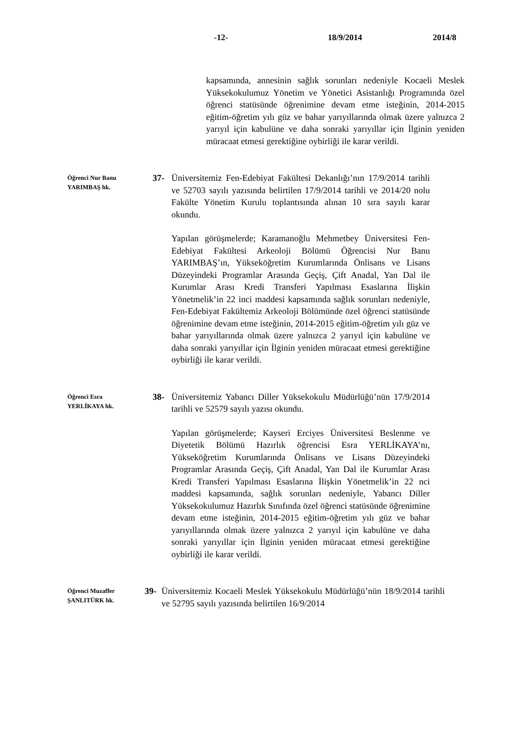-12- 18/9/2014 2014/8
kapsamında, annesinin sağlık sorunları nedeniyle Kocaeli Meslek Yüksekokulumuz Yönetim ve Yönetici Asistanlığı Programında özel öğrenci statüsünde öğrenimine devam etme isteğinin, 2014-2015 eğitim-öğretim yılı güz ve bahar yarıyıllarında olmak üzere yalnızca 2 yarıyıl için kabulüne ve daha sonraki yarıyıllar için İlginin yeniden müracaat etmesi gerektiğine oybirliği ile karar verildi.
Öğrenci Nur Banu YARIMBAŞ hk.
37- Üniversitemiz Fen-Edebiyat Fakültesi Dekanlığı’nın 17/9/2014 tarihli ve 52703 sayılı yazısında belirtilen 17/9/2014 tarihli ve 2014/20 nolu Fakülte Yönetim Kurulu toplantısında alınan 10 sıra sayılı karar okundu.
Yapılan görüşmelerde; Karamanoğlu Mehmetbey Üniversitesi Fen-Edebiyat Fakültesi Arkeoloji Bölümü Öğrencisi Nur Banu YARIMBAŞ’ın, Yükseköğretim Kurumlarında Önlisans ve Lisans Düzeyindeki Programlar Arasında Geçiş, Çift Anadal, Yan Dal ile Kurumlar Arası Kredi Transferi Yapılması Esaslarına İlişkin Yönetmelik’in 22 inci maddesi kapsamında sağlık sorunları nedeniyle, Fen-Edebiyat Fakültemiz Arkeoloji Bölümünde özel öğrenci statüsünde öğrenimine devam etme isteğinin, 2014-2015 eğitim-öğretim yılı güz ve bahar yarıyıllarında olmak üzere yalnızca 2 yarıyıl için kabulüne ve daha sonraki yarıyıllar için İlginin yeniden müracaat etmesi gerektiğine oybirliği ile karar verildi.
Öğrenci Esra YERLİKAYA hk.
38- Üniversitemiz Yabancı Diller Yüksekokulu Müdürlüğü’nün 17/9/2014 tarihli ve 52579 sayılı yazısı okundu.
Yapılan görüşmelerde; Kayseri Erciyes Üniversitesi Beslenme ve Diyetetik Bölümü Hazırlık öğrencisi Esra YERLİKAYA’nı, Yükseköğretim Kurumlarında Önlisans ve Lisans Düzeyindeki Programlar Arasında Geçiş, Çift Anadal, Yan Dal ile Kurumlar Arası Kredi Transferi Yapılması Esaslarına İlişkin Yönetmelik’in 22 nci maddesi kapsamında, sağlık sorunları nedeniyle, Yabancı Diller Yüksekokulumuz Hazırlık Sınıfında özel öğrenci statüsünde öğrenimine devam etme isteğinin, 2014-2015 eğitim-öğretim yılı güz ve bahar yarıyıllarında olmak üzere yalnızca 2 yarıyıl için kabulüne ve daha sonraki yarıyıllar için İlginin yeniden müracaat etmesi gerektiğine oybirliği ile karar verildi.
Öğrenci Muzaffer ŞANLITÜRK hk.
39- Üniversitemiz Kocaeli Meslek Yüksekokulu Müdürlüğü’nün 18/9/2014 tarihli ve 52795 sayılı yazısında belirtilen 16/9/2014